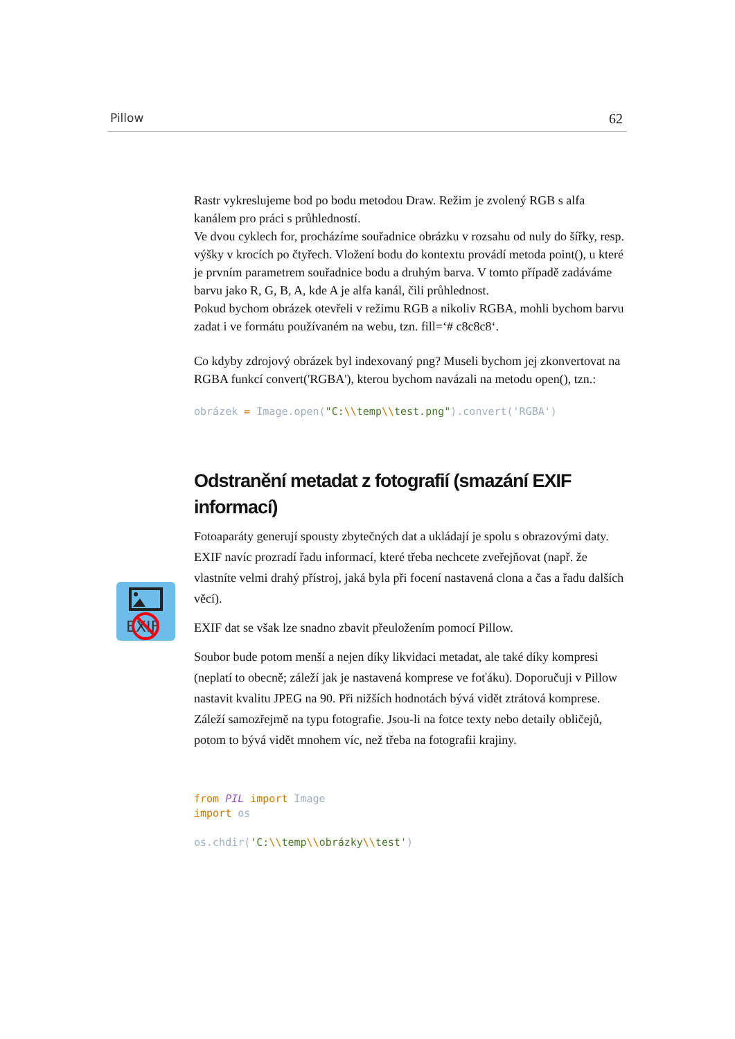Pillow 62
EXIF
Rastr vykreslujeme bod po bodu metodou Draw. Režim je zvolený RGB s alfa kanálem pro práci s průhledností.
Ve dvou cyklech for, procházíme souřadnice obrázku v rozsahu od nuly do šířky, resp. výšky v krocích po čtyřech. Vložení bodu do kontextu provádí metoda point(), u které je prvním parametrem souřadnice bodu a druhým barva. V tomto případě zadáváme barvu jako R, G, B, A, kde A je alfa kanál, čili průhlednost.
Pokud bychom obrázek otevřeli v režimu RGB a nikoliv RGBA, mohli bychom barvu zadat i ve formátu používaném na webu, tzn. fill=‘# c8c8c8‘.
Co kdyby zdrojový obrázek byl indexovaný png? Museli bychom jej zkonvertovat na RGBA funkcí convert('RGBA'), kterou bychom navázali na metodu open(), tzn.:
obrázek = Image.open("C:\\temp\\test.png").convert('RGBA')
Odstranění metadat z fotografií (smazání EXIF informací)
Fotoaparáty generují spousty zbytečných dat a ukládají je spolu s obrazovými daty. EXIF navíc prozradí řadu informací, které třeba nechcete zveřejňovat (např. že vlastníte velmi drahý přístroj, jaká byla při focení nastavená clona a čas a řadu dalších věcí).
EXIF dat se však lze snadno zbavit přeuložením pomocí Pillow.
Soubor bude potom menší a nejen díky likvidaci metadat, ale také díky kompresi (neplatí to obecně; záleží jak je nastavená komprese ve foťáku). Doporučuji v Pillow nastavit kvalitu JPEG na 90. Při nižších hodnotách bývá vidět ztrátová komprese. Záleží samozřejmě na typu fotografie. Jsou-li na fotce texty nebo detaily obličejů, potom to bývá vidět mnohem víc, než třeba na fotografii krajiny.
from PIL import Image import os os.chdir('C:\\temp\\obrázky\\test')